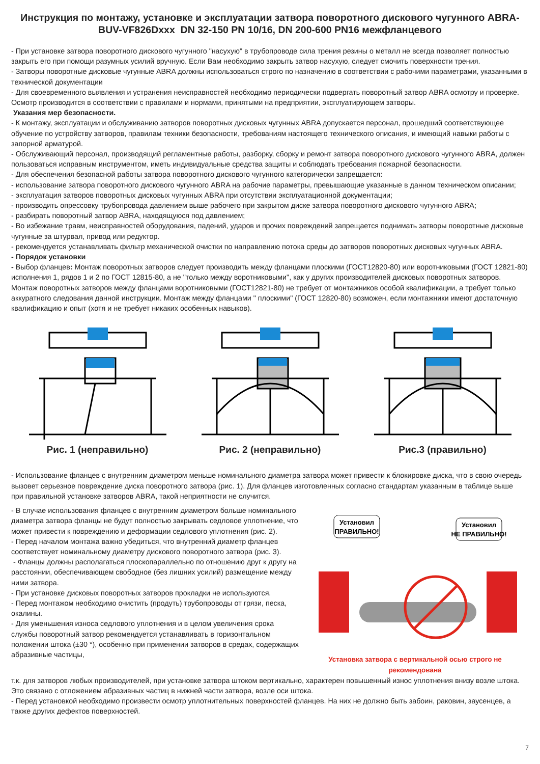Инструкция по монтажу, установке и эксплуатации затвора поворотного дискового чугунного ABRA-BUV-VF826Dxxx DN 32-150 PN 10/16, DN 200-600 PN16 межфланцевого
- При установке затвора поворотного дискового чугунного "насухую" в трубопроводе сила трения резины о металл не всегда позволяет полностью закрыть его при помощи разумных усилий вручную. Если Вам необходимо закрыть затвор насухую, следует смочить поверхности трения.
- Затворы поворотные дисковые чугунные ABRA должны использоваться строго по назначению в соответствии с рабочими параметрами, указанными в технической документации
- Для своевременного выявления и устранения неисправностей необходимо периодически подвергать поворотный затвор ABRA осмотру и проверке. Осмотр производится в соответствии с правилами и нормами, принятыми на предприятии, эксплуатирующем затворы.
Указания мер безопасности.
- К монтажу, эксплуатации и обслуживанию затворов поворотных дисковых чугунных ABRA допускается персонал, прошедший соответствующее обучение по устройству затворов, правилам техники безопасности, требованиям настоящего технического описания, и имеющий навыки работы с запорной арматурой.
- Обслуживающий персонал, производящий регламентные работы, разборку, сборку и ремонт затвора поворотного дискового чугунного ABRA, должен пользоваться исправным инструментом, иметь индивидуальные средства защиты и соблюдать требования пожарной безопасности.
- Для обеспечения безопасной работы затвора поворотного дискового чугунного категорически запрещается:
- использование затвора поворотного дискового чугунного ABRA на рабочие параметры, превышающие указанные в данном техническом описании;
- эксплуатация затворов поворотных дисковых чугунных ABRA при отсутствии эксплуатационной документации;
- производить опрессовку трубопровода давлением выше рабочего при закрытом диске затвора поворотного дискового чугунного ABRA;
- разбирать поворотный затвор ABRA, находящуюся под давлением;
- Во избежание травм, неисправностей оборудования, падений, ударов и прочих повреждений запрещается поднимать затворы поворотные дисковые чугунные за штурвал, привод или редуктор.
- рекомендуется устанавливать фильтр механической очистки по направлению потока среды до затворов поворотных дисковых чугунных ABRA.
- Порядок установки
- Выбор фланцев: Монтаж поворотных затворов следует производить между фланцами плоскими (ГОСТ12820-80) или воротниковыми (ГОСТ 12821-80) исполнения 1, рядов 1 и 2 по ГОСТ 12815-80, а не "только между воротниковыми", как у других производителей дисковых поворотных затворов. Монтаж поворотных затворов между фланцами воротниковыми (ГОСТ12821-80) не требует от монтажников особой квалификации, а требует только аккуратного следования данной инструкции. Монтаж между фланцами " плоскими" (ГОСТ 12820-80) возможен, если монтажники имеют достаточную квалификацию и опыт (хотя и не требует никаких особенных навыков).
Рис. 1 (неправильно) Рис. 2 (неправильно) Рис.3 (правильно)
- Использование фланцев с внутренним диаметром меньше номинального диаметра затвора может привести к блокировке диска, что в свою очередь вызовет серьезное повреждение диска поворотного затвора (рис. 1). Для фланцев изготовленных согласно стандартам указанным в таблице выше при правильной установке затворов ABRA, такой неприятности не случится.
- В случае использования фланцев с внутренним диаметром больше номинального диаметра затвора фланцы не будут полностью закрывать седловое уплотнение, что может привести к повреждению и деформации седлового уплотнения (рис. 2).
- Перед началом монтажа важно убедиться, что внутренний диаметр фланцев соответствует номинальному диаметру дискового поворотного затвора (рис. 3).
- Фланцы должны располагаться плоскопараллельно по отношению друг к другу на расстоянии, обеспечивающем свободное (без лишних усилий) размещение между ними затвора.
- При установке дисковых поворотных затворов прокладки не используются.
- Перед монтажом необходимо очистить (продуть) трубопроводы от грязи, песка, окалины.
- Для уменьшения износа седлового уплотнения и в целом увеличения срока службы поворотный затвор рекомендуется устанавливать в горизонтальном положении штока (±30 °), особенно при применении затворов в средах, содержащих абразивные частицы,
Установил
ПРАВИЛЬНО!
Установил
НЕ ПРАВИЛЬНО!
Установка затвора с вертикальной осью строго не рекомендована
т.к. для затворов любых производителей, при установке затвора штоком вертикально, характерен повышенный износ уплотнения внизу возле штока. Это связано с отложением абразивных частиц в нижней части затвора, возле оси штока.
- Перед установкой необходимо произвести осмотр уплотнительных поверхностей фланцев. На них не должно быть забоин, раковин, заусенцев, а также других дефектов поверхностей.
7